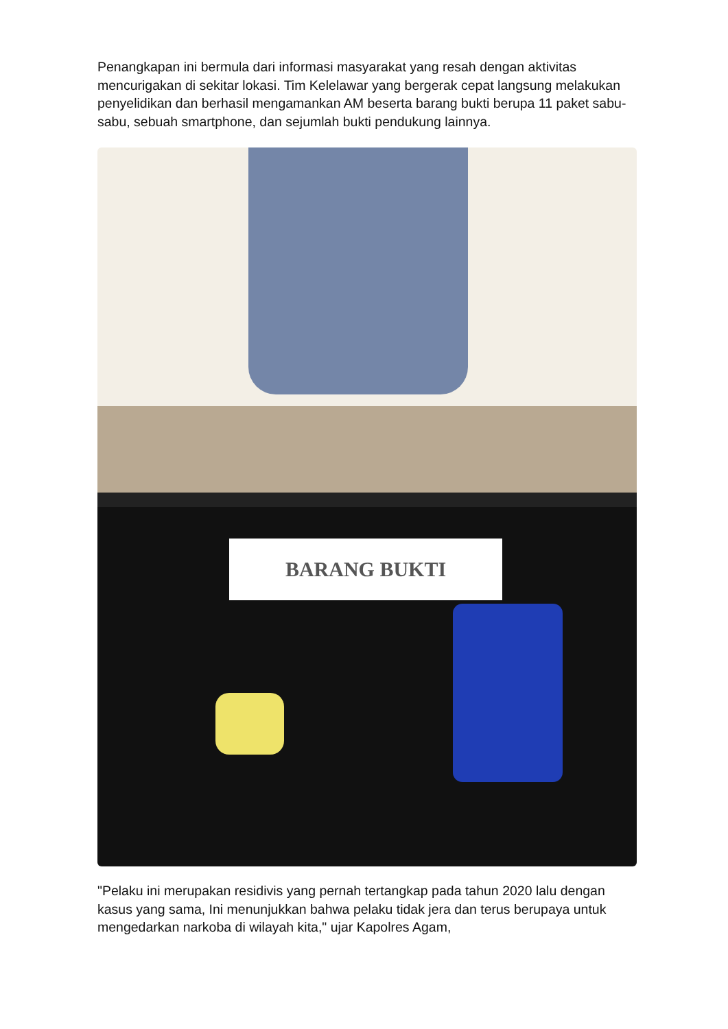Penangkapan ini bermula dari informasi masyarakat yang resah dengan aktivitas mencurigakan di sekitar lokasi. Tim Kelelawar yang bergerak cepat langsung melakukan penyelidikan dan berhasil mengamankan AM beserta barang bukti berupa 11 paket sabu-sabu, sebuah smartphone, dan sejumlah bukti pendukung lainnya.
BARANG BUKTI
"Pelaku ini merupakan residivis yang pernah tertangkap pada tahun 2020 lalu dengan kasus yang sama, Ini menunjukkan bahwa pelaku tidak jera dan terus berupaya untuk mengedarkan narkoba di wilayah kita," ujar Kapolres Agam,